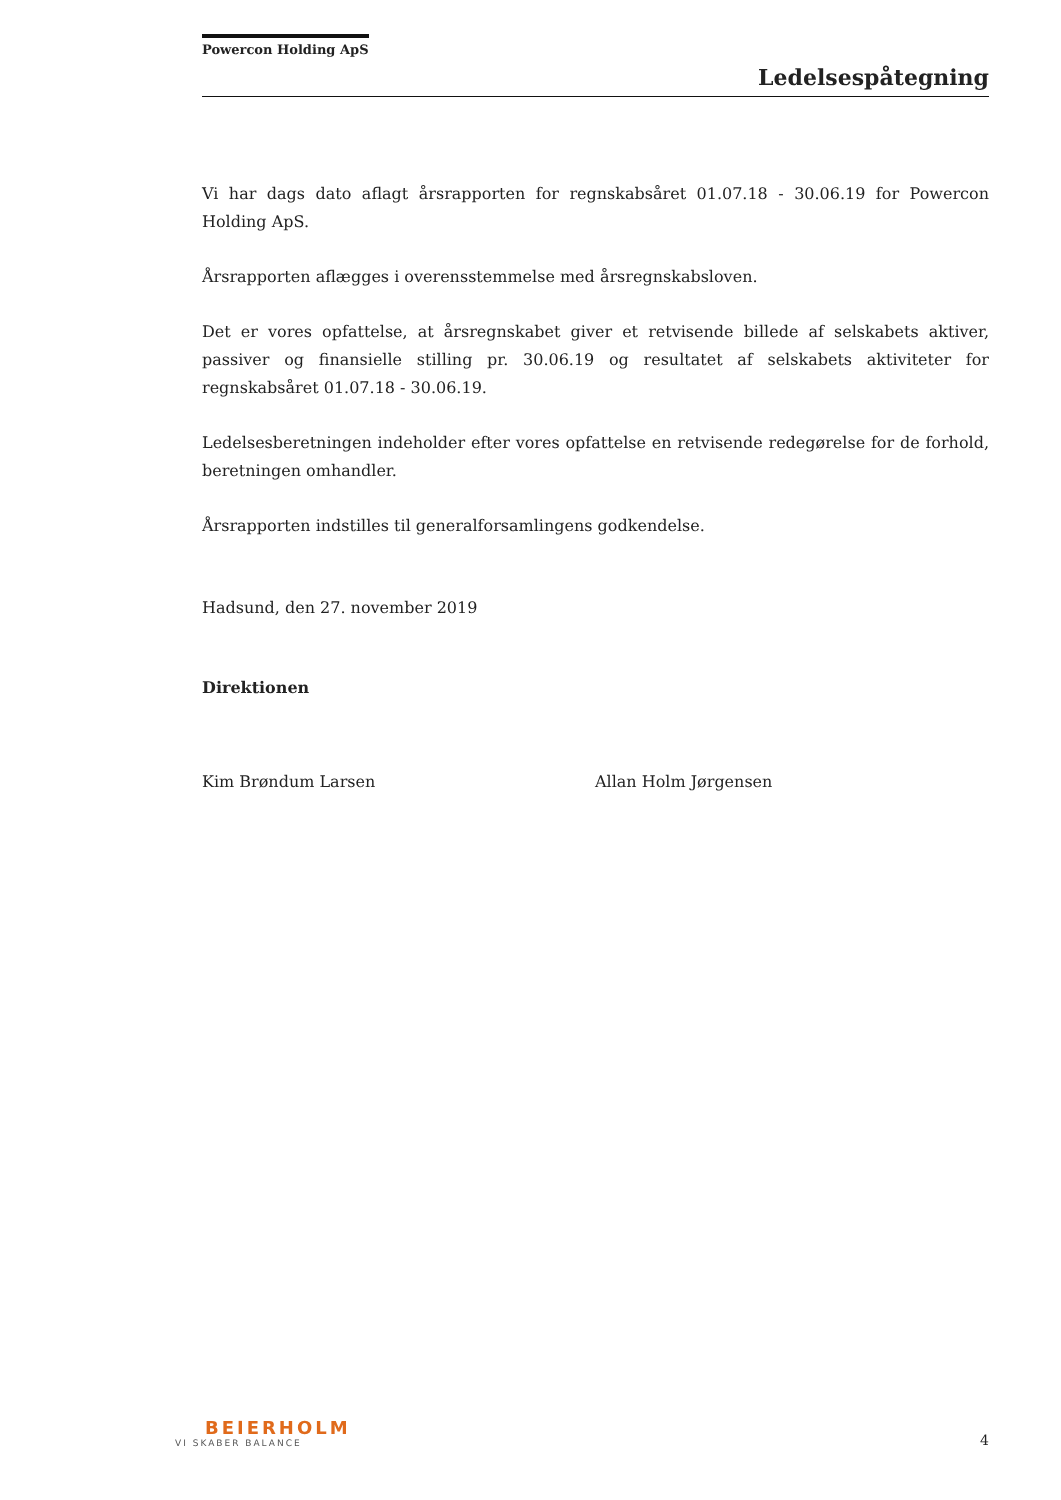Powercon Holding ApS
Ledelsespåtegning
Vi har dags dato aflagt årsrapporten for regnskabsåret 01.07.18 - 30.06.19 for Powercon Holding ApS.
Årsrapporten aflægges i overensstemmelse med årsregnskabsloven.
Det er vores opfattelse, at årsregnskabet giver et retvisende billede af selskabets aktiver, passiver og finansielle stilling pr. 30.06.19 og resultatet af selskabets aktiviteter for regnskabsåret 01.07.18 - 30.06.19.
Ledelsesberetningen indeholder efter vores opfattelse en retvisende redegørelse for de forhold, beretningen omhandler.
Årsrapporten indstilles til generalforsamlingens godkendelse.
Hadsund, den 27. november 2019
Direktionen
Kim Brøndum Larsen Allan Holm Jørgensen
BEIERHOLM
VI SKABER BALANCE
4